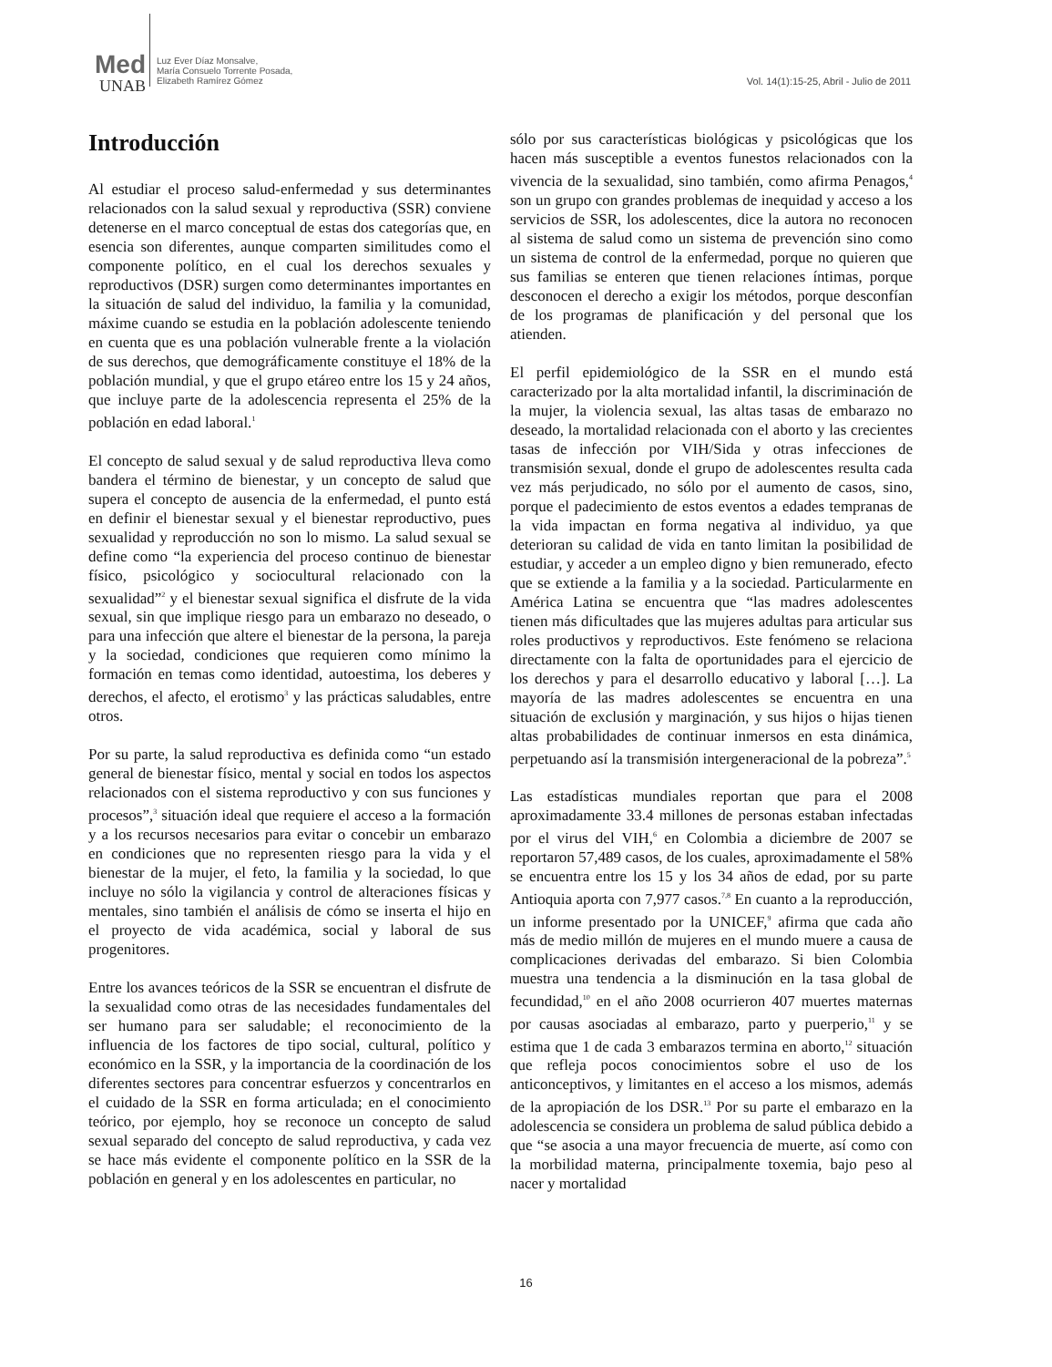Med
UNAB
Luz Ever Díaz Monsalve,
María Consuelo Torrente Posada,
Elizabeth Ramírez Gómez
Vol. 14(1):15-25, Abril - Julio de 2011
Introducción
Al estudiar el proceso salud-enfermedad y sus determinantes relacionados con la salud sexual y reproductiva (SSR) conviene detenerse en el marco conceptual de estas dos categorías que, en esencia son diferentes, aunque comparten similitudes como el componente político, en el cual los derechos sexuales y reproductivos (DSR) surgen como determinantes importantes en la situación de salud del individuo, la familia y la comunidad, máxime cuando se estudia en la población adolescente teniendo en cuenta que es una población vulnerable frente a la violación de sus derechos, que demográficamente constituye el 18% de la población mundial, y que el grupo etáreo entre los 15 y 24 años, que incluye parte de la adolescencia representa el 25% de la población en edad laboral.<sup>1</sup>
El concepto de salud sexual y de salud reproductiva lleva como bandera el término de bienestar, y un concepto de salud que supera el concepto de ausencia de la enfermedad, el punto está en definir el bienestar sexual y el bienestar reproductivo, pues sexualidad y reproducción no son lo mismo. La salud sexual se define como “la experiencia del proceso continuo de bienestar físico, psicológico y sociocultural relacionado con la sexualidad”<sup>2</sup> y el bienestar sexual significa el disfrute de la vida sexual, sin que implique riesgo para un embarazo no deseado, o para una infección que altere el bienestar de la persona, la pareja y la sociedad, condiciones que requieren como mínimo la formación en temas como identidad, autoestima, los deberes y derechos, el afecto, el erotismo<sup>3</sup> y las prácticas saludables, entre otros.
Por su parte, la salud reproductiva es definida como “un estado general de bienestar físico, mental y social en todos los aspectos relacionados con el sistema reproductivo y con sus funciones y procesos”,<sup>3</sup> situación ideal que requiere el acceso a la formación y a los recursos necesarios para evitar o concebir un embarazo en condiciones que no representen riesgo para la vida y el bienestar de la mujer, el feto, la familia y la sociedad, lo que incluye no sólo la vigilancia y control de alteraciones físicas y mentales, sino también el análisis de cómo se inserta el hijo en el proyecto de vida académica, social y laboral de sus progenitores.
Entre los avances teóricos de la SSR se encuentran el disfrute de la sexualidad como otras de las necesidades fundamentales del ser humano para ser saludable; el reconocimiento de la influencia de los factores de tipo social, cultural, político y económico en la SSR, y la importancia de la coordinación de los diferentes sectores para concentrar esfuerzos y concentrarlos en el cuidado de la SSR en forma articulada; en el conocimiento teórico, por ejemplo, hoy se reconoce un concepto de salud sexual separado del concepto de salud reproductiva, y cada vez se hace más evidente el componente político en la SSR de la población en general y en los adolescentes en particular, no
sólo por sus características biológicas y psicológicas que los hacen más susceptible a eventos funestos relacionados con la vivencia de la sexualidad, sino también, como afirma Penagos,<sup>4</sup> son un grupo con grandes problemas de inequidad y acceso a los servicios de SSR, los adolescentes, dice la autora no reconocen al sistema de salud como un sistema de prevención sino como un sistema de control de la enfermedad, porque no quieren que sus familias se enteren que tienen relaciones íntimas, porque desconocen el derecho a exigir los métodos, porque desconfían de los programas de planificación y del personal que los atienden.
El perfil epidemiológico de la SSR en el mundo está caracterizado por la alta mortalidad infantil, la discriminación de la mujer, la violencia sexual, las altas tasas de embarazo no deseado, la mortalidad relacionada con el aborto y las crecientes tasas de infección por VIH/Sida y otras infecciones de transmisión sexual, donde el grupo de adolescentes resulta cada vez más perjudicado, no sólo por el aumento de casos, sino, porque el padecimiento de estos eventos a edades tempranas de la vida impactan en forma negativa al individuo, ya que deterioran su calidad de vida en tanto limitan la posibilidad de estudiar, y acceder a un empleo digno y bien remunerado, efecto que se extiende a la familia y a la sociedad. Particularmente en América Latina se encuentra que “las madres adolescentes tienen más dificultades que las mujeres adultas para articular sus roles productivos y reproductivos. Este fenómeno se relaciona directamente con la falta de oportunidades para el ejercicio de los derechos y para el desarrollo educativo y laboral […]. La mayoría de las madres adolescentes se encuentra en una situación de exclusión y marginación, y sus hijos o hijas tienen altas probabilidades de continuar inmersos en esta dinámica, perpetuando así la transmisión intergeneracional de la pobreza”.<sup>5</sup>
Las estadísticas mundiales reportan que para el 2008 aproximadamente 33.4 millones de personas estaban infectadas por el virus del VIH,<sup>6</sup> en Colombia a diciembre de 2007 se reportaron 57,489 casos, de los cuales, aproximadamente el 58% se encuentra entre los 15 y los 34 años de edad, por su parte Antioquia aporta con 7,977 casos.<sup>7,8</sup> En cuanto a la reproducción, un informe presentado por la UNICEF,<sup>9</sup> afirma que cada año más de medio millón de mujeres en el mundo muere a causa de complicaciones derivadas del embarazo. Si bien Colombia muestra una tendencia a la disminución en la tasa global de fecundidad,<sup>10</sup> en el año 2008 ocurrieron 407 muertes maternas por causas asociadas al embarazo, parto y puerperio,<sup>11</sup> y se estima que 1 de cada 3 embarazos termina en aborto,<sup>12</sup> situación que refleja pocos conocimientos sobre el uso de los anticonceptivos, y limitantes en el acceso a los mismos, además de la apropiación de los DSR.<sup>13</sup> Por su parte el embarazo en la adolescencia se considera un problema de salud pública debido a que “se asocia a una mayor frecuencia de muerte, así como con la morbilidad materna, principalmente toxemia, bajo peso al nacer y mortalidad
16